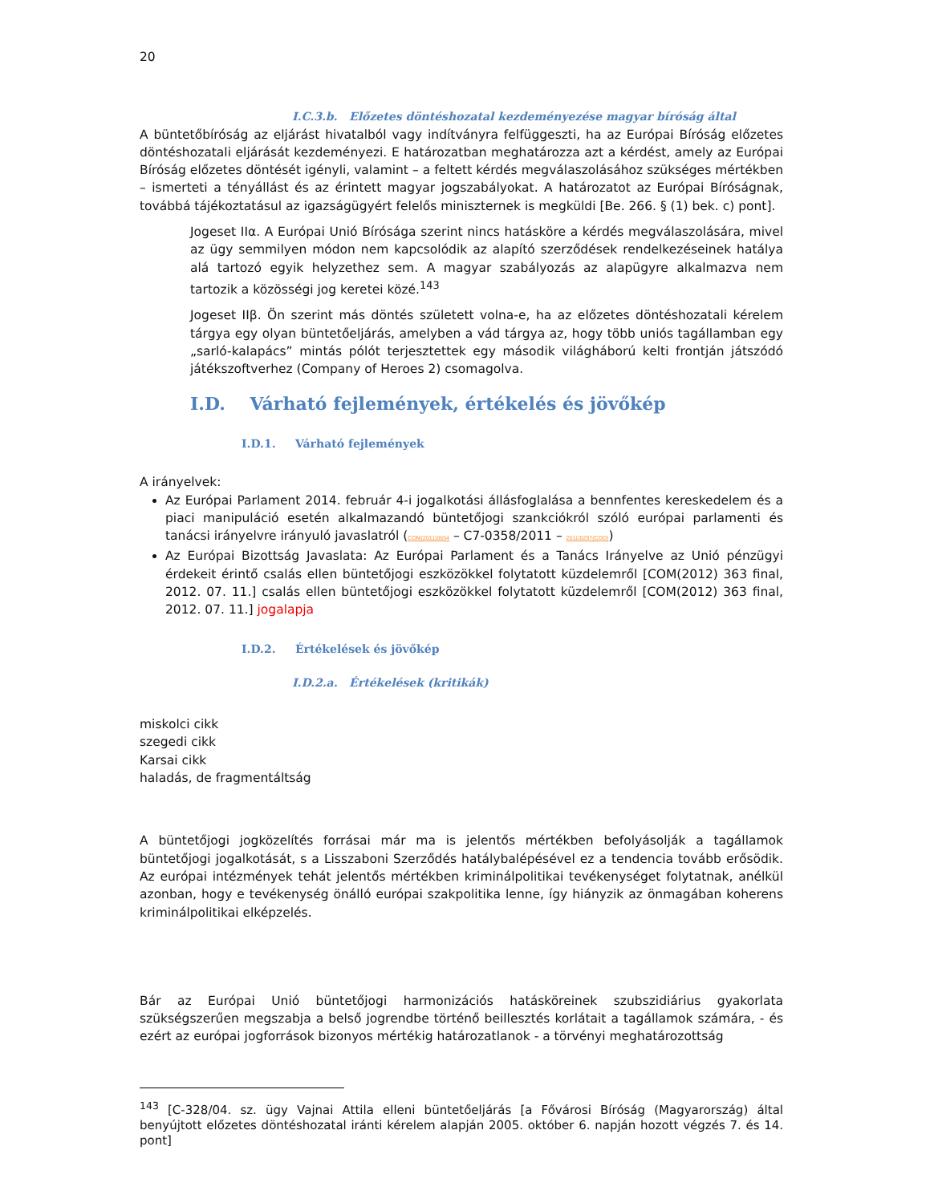20
I.C.3.b. Előzetes döntéshozatal kezdeményezése magyar bíróság által
A büntetőbíróság az eljárást hivatalból vagy indítványra felfüggeszti, ha az Európai Bíróság előzetes döntéshozatali eljárását kezdeményezi. E határozatban meghatározza azt a kérdést, amely az Európai Bíróság előzetes döntését igényli, valamint – a feltett kérdés megválaszolásához szükséges mértékben – ismerteti a tényállást és az érintett magyar jogszabályokat. A határozatot az Európai Bíróságnak, továbbá tájékoztatásul az igazságügyért felelős miniszternek is megküldi [Be. 266. § (1) bek. c) pont].
Jogeset IIα. A Európai Unió Bírósága szerint nincs hatásköre a kérdés megválaszolására, mivel az ügy semmilyen módon nem kapcsolódik az alapító szerződések rendelkezéseinek hatálya alá tartozó egyik helyzethez sem. A magyar szabályozás az alapügyre alkalmazva nem tartozik a közösségi jog keretei közé.<sup>143</sup>
Jogeset IIβ. Ön szerint más döntés született volna-e, ha az előzetes döntéshozatali kérelem tárgya egy olyan büntetőeljárás, amelyben a vád tárgya az, hogy több uniós tagállamban egy „sarló-kalapács” mintás pólót terjesztettek egy második világháború kelti frontján játszódó játékszoftverhez (Company of Heroes 2) csomagolva.
I.D. Várható fejlemények, értékelés és jövőkép
I.D.1. Várható fejlemények
A irányelvek:
Az Európai Parlament 2014. február 4-i jogalkotási állásfoglalása a bennfentes kereskedelem és a piaci manipuláció esetén alkalmazandó büntetőjogi szankciókról szóló európai parlamenti és tanácsi irányelvre irányuló javaslatról (COM(2011)0654 – C7-0358/2011 – 2011/0297(COD))
Az Európai Bizottság Javaslata: Az Európai Parlament és a Tanács Irányelve az Unió pénzügyi érdekeit érintő csalás ellen büntetőjogi eszközökkel folytatott küzdelemről [COM(2012) 363 final, 2012. 07. 11.] csalás ellen büntetőjogi eszközökkel folytatott küzdelemről [COM(2012) 363 final, 2012. 07. 11.] jogalapja
I.D.2. Értékelések és jövőkép
I.D.2.a. Értékelések (kritikák)
miskolci cikk
szegedi cikk
Karsai cikk
haladás, de fragmentáltság
A büntetőjogi jogközelítés forrásai már ma is jelentős mértékben befolyásolják a tagállamok büntetőjogi jogalkotását, s a Lisszaboni Szerződés hatálybalépésével ez a tendencia tovább erősödik. Az európai intézmények tehát jelentős mértékben kriminálpolitikai tevékenységet folytatnak, anélkül azonban, hogy e tevékenység önálló európai szakpolitika lenne, így hiányzik az önmagában koherens kriminálpolitikai elképzelés.
Bár az Európai Unió büntetőjogi harmonizációs hatásköreinek szubszidiárius gyakorlata szükségszerűen megszabja a belső jogrendbe történő beillesztés korlátait a tagállamok számára, - és ezért az európai jogforrások bizonyos mértékig határozatlanok - a törvényi meghatározottság
<sup>143</sup> [C-328/04. sz. ügy Vajnai Attila elleni büntetőeljárás [a Fővárosi Bíróság (Magyarország) által benyújtott előzetes döntéshozatal iránti kérelem alapján 2005. október 6. napján hozott végzés 7. és 14. pont]